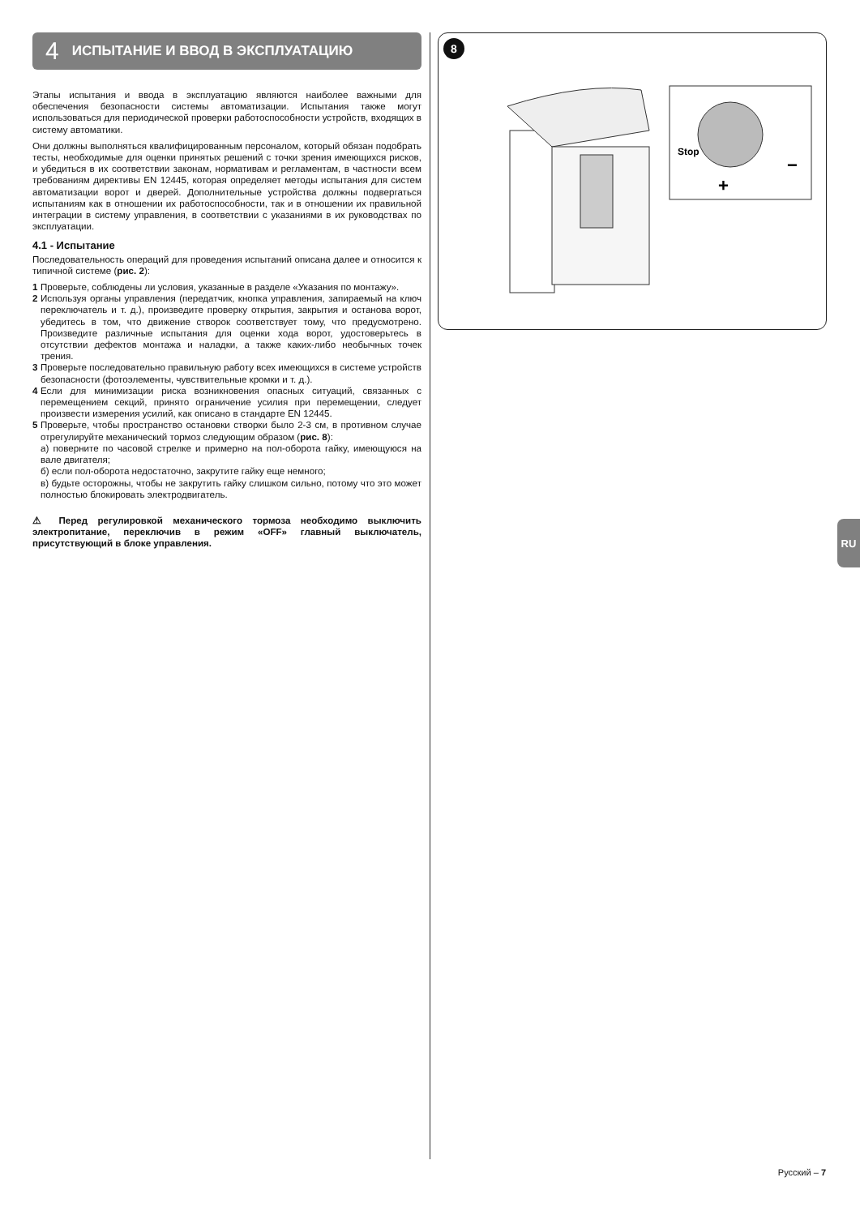4 ИСПЫТАНИЕ И ВВОД В ЭКСПЛУАТАЦИЮ
Этапы испытания и ввода в эксплуатацию являются наиболее важными для обеспечения безопасности системы автоматизации. Испытания также могут использоваться для периодической проверки работоспособности устройств, входящих в систему автоматики.
Они должны выполняться квалифицированным персоналом, который обязан подобрать тесты, необходимые для оценки принятых решений с точки зрения имеющихся рисков, и убедиться в их соответствии законам, нормативам и регламентам, в частности всем требованиям директивы EN 12445, которая определяет методы испытания для систем автоматизации ворот и дверей. Дополнительные устройства должны подвергаться испытаниям как в отношении их работоспособности, так и в отношении их правильной интеграции в систему управления, в соответствии с указаниями в их руководствах по эксплуатации.
4.1 - Испытание
Последовательность операций для проведения испытаний описана далее и относится к типичной системе (рис. 2):
1 Проверьте, соблюдены ли условия, указанные в разделе «Указания по монтажу».
2 Используя органы управления (передатчик, кнопка управления, запираемый на ключ переключатель и т. д.), произведите проверку открытия, закрытия и останова ворот, убедитесь в том, что движение створок соответствует тому, что предусмотрено. Произведите различные испытания для оценки хода ворот, удостоверьтесь в отсутствии дефектов монтажа и наладки, а также каких-либо необычных точек трения.
3 Проверьте последовательно правильную работу всех имеющихся в системе устройств безопасности (фотоэлементы, чувствительные кромки и т. д.).
4 Если для минимизации риска возникновения опасных ситуаций, связанных с перемещением секций, принято ограничение усилия при перемещении, следует произвести измерения усилий, как описано в стандарте EN 12445.
5 Проверьте, чтобы пространство остановки створки было 2-3 см, в противном случае отрегулируйте механический тормоз следующим образом (рис. 8):
а) поверните по часовой стрелке и примерно на пол-оборота гайку, имеющуюся на вале двигателя;
б) если пол-оборота недостаточно, закрутите гайку еще немного;
в) будьте осторожны, чтобы не закрутить гайку слишком сильно, потому что это может полностью блокировать электродвигатель.
⚠ Перед регулировкой механического тормоза необходимо выключить электропитание, переключив в режим «OFF» главный выключатель, присутствующий в блоке управления.
8
Stop
+
−
RU
Русский – 7